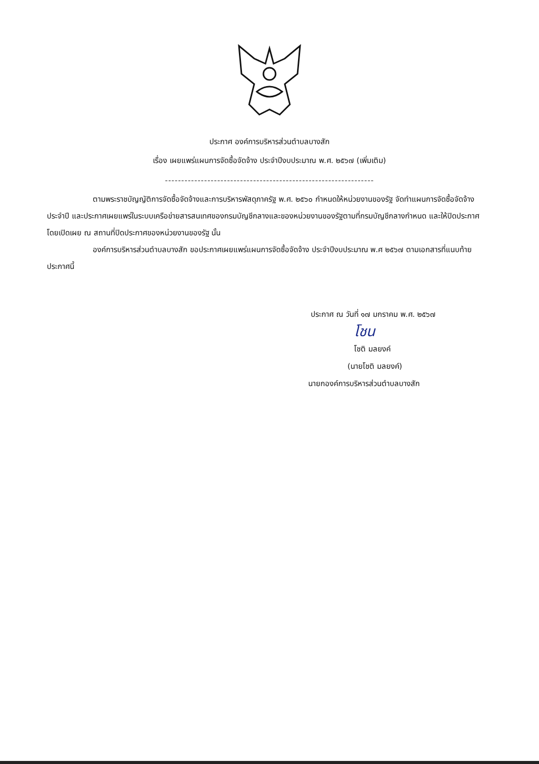ประกาศ องค์การบริหารส่วนตำบลบางสัก
เรื่อง เผยแพร่แผนการจัดซื้อจัดจ้าง ประจำปีงบประมาณ พ.ศ. ๒๕๖๗ (เพิ่มเติม)
----------------------------------------------------------------
ตามพระราชบัญญัติการจัดซื้อจัดจ้างและการบริหารพัสดุภาครัฐ พ.ศ. ๒๕๖๐ กำหนดให้หน่วยงานของรัฐ จัดทำแผนการจัดซื้อจัดจ้างประจำปี และประกาศเผยแพร่ในระบบเครือข่ายสารสนเทศของกรมบัญชีกลางและของหน่วยงานของรัฐตามที่กรมบัญชีกลางกำหนด และให้ปิดประกาศโดยเปิดเผย ณ สถานที่ปิดประกาศของหน่วยงานของรัฐ นั้น
องค์การบริหารส่วนตำบลบางสัก ขอประกาศเผยแพร่แผนการจัดซื้อจัดจ้าง ประจำปีงบประมาณ พ.ศ ๒๕๖๗ ตามเอกสารที่แนบท้ายประกาศนี้
ประกาศ ณ วันที่ ๑๗ มกราคม พ.ศ. ๒๕๖๗
โชน
โชติ มลยงค์
(นายโชติ มลยงค์)
นายกองค์การบริหารส่วนตำบลบางสัก